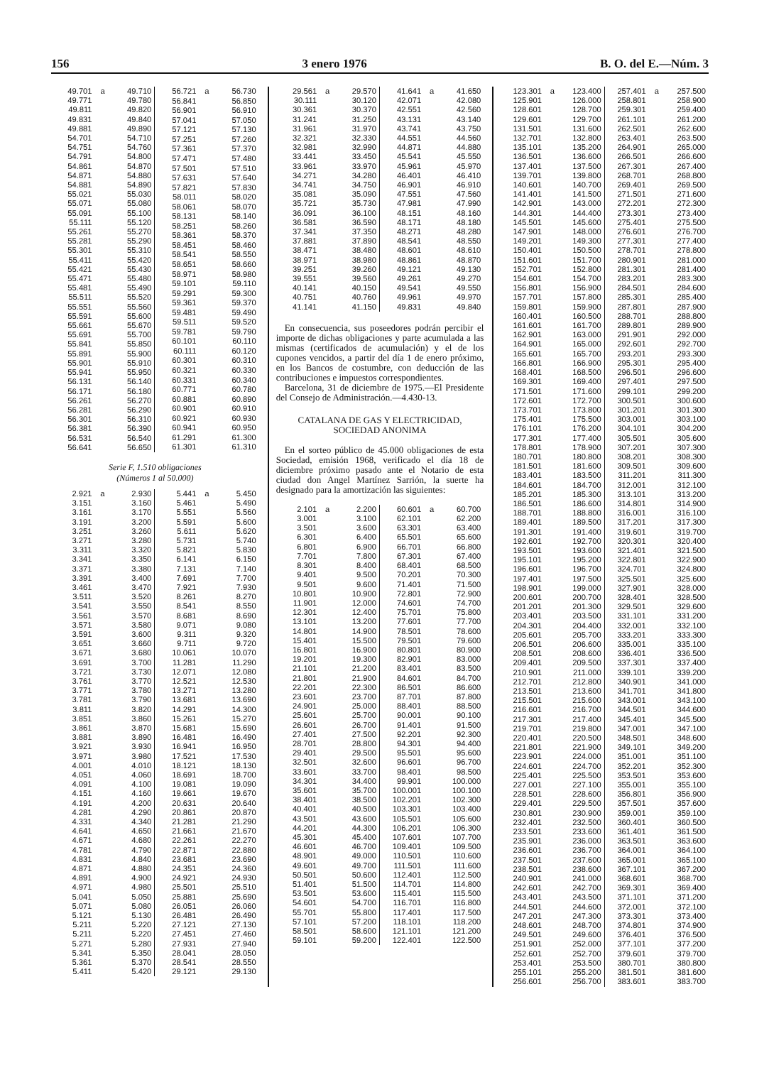156 3 enero 1976 B. O. del E.—Núm. 3
| 49.701 | a | 49.710 |
| 49.771 | | 49.780 |
| 49.811 | | 49.820 |
| 49.831 | | 49.840 |
| 49.881 | | 49.890 |
| 54.701 | | 54.710 |
| 54.751 | | 54.760 |
| 54.791 | | 54.800 |
| 54.861 | | 54.870 |
| 54.871 | | 54.880 |
| 54.881 | | 54.890 |
| 55.021 | | 55.030 |
| 55.071 | | 55.080 |
| 55.091 | | 55.100 |
| 55.111 | | 55.120 |
| 55.261 | | 55.270 |
| 55.281 | | 55.290 |
| 55.301 | | 55.310 |
| 55.411 | | 55.420 |
| 55.421 | | 55.430 |
| 55.471 | | 55.480 |
| 55.481 | | 55.490 |
| 55.511 | | 55.520 |
| 55.551 | | 55.560 |
| 55.591 | | 55.600 |
| 55.661 | | 55.670 |
| 55.691 | | 55.700 |
| 55.841 | | 55.850 |
| 55.891 | | 55.900 |
| 55.901 | | 55.910 |
| 55.941 | | 55.950 |
| 56.131 | | 56.140 |
| 56.171 | | 56.180 |
| 56.261 | | 56.270 |
| 56.281 | | 56.290 |
| 56.301 | | 56.310 |
| 56.381 | | 56.390 |
| 56.531 | | 56.540 |
| 56.641 | | 56.650 |
| 56.721 | a | 56.730 |
| 56.841 | | 56.850 |
| 56.901 | | 56.910 |
| 57.041 | | 57.050 |
| 57.121 | | 57.130 |
| 57.251 | | 57.260 |
| 57.361 | | 57.370 |
| 57.471 | | 57.480 |
| 57.501 | | 57.510 |
| 57.631 | | 57.640 |
| 57.821 | | 57.830 |
| 58.011 | | 58.020 |
| 58.061 | | 58.070 |
| 58.131 | | 58.140 |
| 58.251 | | 58.260 |
| 58.361 | | 58.370 |
| 58.451 | | 58.460 |
| 58.541 | | 58.550 |
| 58.651 | | 58.660 |
| 58.971 | | 58.980 |
| 59.101 | | 59.110 |
| 59.291 | | 59.300 |
| 59.361 | | 59.370 |
| 59.481 | | 59.490 |
| 59.511 | | 59.520 |
| 59.781 | | 59.790 |
| 60.101 | | 60.110 |
| 60.111 | | 60.120 |
| 60.301 | | 60.310 |
| 60.321 | | 60.330 |
| 60.331 | | 60.340 |
| 60.771 | | 60.780 |
| 60.881 | | 60.890 |
| 60.901 | | 60.910 |
| 60.921 | | 60.930 |
| 60.941 | | 60.950 |
| 61.291 | | 61.300 |
| 61.301 | | 61.310 |
Serie F, 1.510 obligaciones
(Números 1 al 50.000)
| 2.921 | a | 2.930 |
| 3.151 | | 3.160 |
| 3.161 | | 3.170 |
| 3.191 | | 3.200 |
| 3.251 | | 3.260 |
| 3.271 | | 3.280 |
| 3.311 | | 3.320 |
| 3.341 | | 3.350 |
| 3.371 | | 3.380 |
| 3.391 | | 3.400 |
| 3.461 | | 3.470 |
| 3.511 | | 3.520 |
| 3.541 | | 3.550 |
| 3.561 | | 3.570 |
| 3.571 | | 3.580 |
| 3.591 | | 3.600 |
| 3.651 | | 3.660 |
| 3.671 | | 3.680 |
| 3.691 | | 3.700 |
| 3.721 | | 3.730 |
| 3.761 | | 3.770 |
| 3.771 | | 3.780 |
| 3.781 | | 3.790 |
| 3.811 | | 3.820 |
| 3.851 | | 3.860 |
| 3.861 | | 3.870 |
| 3.881 | | 3.890 |
| 3.921 | | 3.930 |
| 3.971 | | 3.980 |
| 4.001 | | 4.010 |
| 4.051 | | 4.060 |
| 4.091 | | 4.100 |
| 4.151 | | 4.160 |
| 4.191 | | 4.200 |
| 4.281 | | 4.290 |
| 4.331 | | 4.340 |
| 4.641 | | 4.650 |
| 4.671 | | 4.680 |
| 4.781 | | 4.790 |
| 4.831 | | 4.840 |
| 4.871 | | 4.880 |
| 4.891 | | 4.900 |
| 4.971 | | 4.980 |
| 5.041 | | 5.050 |
| 5.071 | | 5.080 |
| 5.121 | | 5.130 |
| 5.211 | | 5.220 |
| 5.211 | | 5.220 |
| 5.271 | | 5.280 |
| 5.341 | | 5.350 |
| 5.361 | | 5.370 |
| 5.411 | | 5.420 |
| 5.441 | a | 5.450 |
| 5.461 | | 5.490 |
| 5.551 | | 5.560 |
| 5.591 | | 5.600 |
| 5.611 | | 5.620 |
| 5.731 | | 5.740 |
| 5.821 | | 5.830 |
| 6.141 | | 6.150 |
| 7.131 | | 7.140 |
| 7.691 | | 7.700 |
| 7.921 | | 7.930 |
| 8.261 | | 8.270 |
| 8.541 | | 8.550 |
| 8.681 | | 8.690 |
| 9.071 | | 9.080 |
| 9.311 | | 9.320 |
| 9.711 | | 9.720 |
| 10.061 | | 10.070 |
| 11.281 | | 11.290 |
| 12.071 | | 12.080 |
| 12.521 | | 12.530 |
| 13.271 | | 13.280 |
| 13.681 | | 13.690 |
| 14.291 | | 14.300 |
| 15.261 | | 15.270 |
| 15.681 | | 15.690 |
| 16.481 | | 16.490 |
| 16.941 | | 16.950 |
| 17.521 | | 17.530 |
| 18.121 | | 18.130 |
| 18.691 | | 18.700 |
| 19.081 | | 19.090 |
| 19.661 | | 19.670 |
| 20.631 | | 20.640 |
| 20.861 | | 20.870 |
| 21.281 | | 21.290 |
| 21.661 | | 21.670 |
| 22.261 | | 22.270 |
| 22.871 | | 22.880 |
| 23.681 | | 23.690 |
| 24.351 | | 24.360 |
| 24.921 | | 24.930 |
| 25.501 | | 25.510 |
| 25.881 | | 25.690 |
| 26.051 | | 26.060 |
| 26.481 | | 26.490 |
| 27.121 | | 27.130 |
| 27.451 | | 27.460 |
| 27.931 | | 27.940 |
| 28.041 | | 28.050 |
| 28.541 | | 28.550 |
| 29.121 | | 29.130 |
| 29.561 | a | 29.570 |
| 30.111 | | 30.120 |
| 30.361 | | 30.370 |
| 31.241 | | 31.250 |
| 31.961 | | 31.970 |
| 32.321 | | 32.330 |
| 32.981 | | 32.990 |
| 33.441 | | 33.450 |
| 33.961 | | 33.970 |
| 34.271 | | 34.280 |
| 34.741 | | 34.750 |
| 35.081 | | 35.090 |
| 35.721 | | 35.730 |
| 36.091 | | 36.100 |
| 36.581 | | 36.590 |
| 37.341 | | 37.350 |
| 37.881 | | 37.890 |
| 38.471 | | 38.480 |
| 38.971 | | 38.980 |
| 39.251 | | 39.260 |
| 39.551 | | 39.560 |
| 40.141 | | 40.150 |
| 40.751 | | 40.760 |
| 41.141 | | 41.150 |
| 41.641 | a | 41.650 |
| 42.071 | | 42.080 |
| 42.551 | | 42.560 |
| 43.131 | | 43.140 |
| 43.741 | | 43.750 |
| 44.551 | | 44.560 |
| 44.871 | | 44.880 |
| 45.541 | | 45.550 |
| 45.961 | | 45.970 |
| 46.401 | | 46.410 |
| 46.901 | | 46.910 |
| 47.551 | | 47.560 |
| 47.981 | | 47.990 |
| 48.151 | | 48.160 |
| 48.171 | | 48.180 |
| 48.271 | | 48.280 |
| 48.541 | | 48.550 |
| 48.601 | | 48.610 |
| 48.861 | | 48.870 |
| 49.121 | | 49.130 |
| 49.261 | | 49.270 |
| 49.541 | | 49.550 |
| 49.961 | | 49.970 |
| 49.831 | | 49.840 |
En consecuencia, sus poseedores podrán percibir el importe de dichas obligaciones y parte acumulada a las mismas (certificados de acumulación) y el de los cupones vencidos, a partir del día 1 de enero próximo, en los Bancos de costumbre, con deducción de las contribuciones e impuestos correspondientes.
Barcelona, 31 de diciembre de 1975.—El Presidente del Consejo de Administración.—4.430-13.
CATALANA DE GAS Y ELECTRICIDAD,
SOCIEDAD ANONIMA
En el sorteo público de 45.000 obligaciones de esta Sociedad, emisión 1968, verificado el día 18 de diciembre próximo pasado ante el Notario de esta ciudad don Angel Martínez Sarrión, la suerte ha designado para la amortización las siguientes:
| 2.101 | a | 2.200 |
| 3.001 | | 3.100 |
| 3.501 | | 3.600 |
| 6.301 | | 6.400 |
| 6.801 | | 6.900 |
| 7.701 | | 7.800 |
| 8.301 | | 8.400 |
| 9.401 | | 9.500 |
| 9.501 | | 9.600 |
| 10.801 | | 10.900 |
| 11.901 | | 12.000 |
| 12.301 | | 12.400 |
| 13.101 | | 13.200 |
| 14.801 | | 14.900 |
| 15.401 | | 15.500 |
| 16.801 | | 16.900 |
| 19.201 | | 19.300 |
| 21.101 | | 21.200 |
| 21.801 | | 21.900 |
| 22.201 | | 22.300 |
| 23.601 | | 23.700 |
| 24.901 | | 25.000 |
| 25.601 | | 25.700 |
| 26.601 | | 26.700 |
| 27.401 | | 27.500 |
| 28.701 | | 28.800 |
| 29.401 | | 29.500 |
| 32.501 | | 32.600 |
| 33.601 | | 33.700 |
| 34.301 | | 34.400 |
| 35.601 | | 35.700 |
| 38.401 | | 38.500 |
| 40.401 | | 40.500 |
| 43.501 | | 43.600 |
| 44.201 | | 44.300 |
| 45.301 | | 45.400 |
| 46.601 | | 46.700 |
| 48.901 | | 49.000 |
| 49.601 | | 49.700 |
| 50.501 | | 50.600 |
| 51.401 | | 51.500 |
| 53.501 | | 53.600 |
| 54.601 | | 54.700 |
| 55.701 | | 55.800 |
| 57.101 | | 57.200 |
| 58.501 | | 58.600 |
| 59.101 | | 59.200 |
| 60.601 | a | 60.700 |
| 62.101 | | 62.200 |
| 63.301 | | 63.400 |
| 65.501 | | 65.600 |
| 66.701 | | 66.800 |
| 67.301 | | 67.400 |
| 68.401 | | 68.500 |
| 70.201 | | 70.300 |
| 71.401 | | 71.500 |
| 72.801 | | 72.900 |
| 74.601 | | 74.700 |
| 75.701 | | 75.800 |
| 77.601 | | 77.700 |
| 78.501 | | 78.600 |
| 79.501 | | 79.600 |
| 80.801 | | 80.900 |
| 82.901 | | 83.000 |
| 83.401 | | 83.500 |
| 84.601 | | 84.700 |
| 86.501 | | 86.600 |
| 87.701 | | 87.800 |
| 88.401 | | 88.500 |
| 90.001 | | 90.100 |
| 91.401 | | 91.500 |
| 92.201 | | 92.300 |
| 94.301 | | 94.400 |
| 95.501 | | 95.600 |
| 96.601 | | 96.700 |
| 98.401 | | 98.500 |
| 99.901 | | 100.000 |
| 100.001 | | 100.100 |
| 102.201 | | 102.300 |
| 103.301 | | 103.400 |
| 105.501 | | 105.600 |
| 106.201 | | 106.300 |
| 107.601 | | 107.700 |
| 109.401 | | 109.500 |
| 110.501 | | 110.600 |
| 111.501 | | 111.600 |
| 112.401 | | 112.500 |
| 114.701 | | 114.800 |
| 115.401 | | 115.500 |
| 116.701 | | 116.800 |
| 117.401 | | 117.500 |
| 118.101 | | 118.200 |
| 121.101 | | 121.200 |
| 122.401 | | 122.500 |
| 123.301 | a | 123.400 |
| 125.901 | | 126.000 |
| 128.601 | | 128.700 |
| 129.601 | | 129.700 |
| 131.501 | | 131.600 |
| 132.701 | | 132.800 |
| 135.101 | | 135.200 |
| 136.501 | | 136.600 |
| 137.401 | | 137.500 |
| 139.701 | | 139.800 |
| 140.601 | | 140.700 |
| 141.401 | | 141.500 |
| 142.901 | | 143.000 |
| 144.301 | | 144.400 |
| 145.501 | | 145.600 |
| 147.901 | | 148.000 |
| 149.201 | | 149.300 |
| 150.401 | | 150.500 |
| 151.601 | | 151.700 |
| 152.701 | | 152.800 |
| 154.601 | | 154.700 |
| 156.801 | | 156.900 |
| 157.701 | | 157.800 |
| 159.801 | | 159.900 |
| 160.401 | | 160.500 |
| 161.601 | | 161.700 |
| 162.901 | | 163.000 |
| 164.901 | | 165.000 |
| 165.601 | | 165.700 |
| 166.801 | | 166.900 |
| 168.401 | | 168.500 |
| 169.301 | | 169.400 |
| 171.501 | | 171.600 |
| 172.601 | | 172.700 |
| 173.701 | | 173.800 |
| 175.401 | | 175.500 |
| 176.101 | | 176.200 |
| 177.301 | | 177.400 |
| 178.801 | | 178.900 |
| 180.701 | | 180.800 |
| 181.501 | | 181.600 |
| 183.401 | | 183.500 |
| 184.601 | | 184.700 |
| 185.201 | | 185.300 |
| 186.501 | | 186.600 |
| 188.701 | | 188.800 |
| 189.401 | | 189.500 |
| 191.301 | | 191.400 |
| 192.601 | | 192.700 |
| 193.501 | | 193.600 |
| 195.101 | | 195.200 |
| 196.601 | | 196.700 |
| 197.401 | | 197.500 |
| 198.901 | | 199.000 |
| 200.601 | | 200.700 |
| 201.201 | | 201.300 |
| 203.401 | | 203.500 |
| 204.301 | | 204.400 |
| 205.601 | | 205.700 |
| 206.501 | | 206.600 |
| 208.501 | | 208.600 |
| 209.401 | | 209.500 |
| 210.901 | | 211.000 |
| 212.701 | | 212.800 |
| 213.501 | | 213.600 |
| 215.501 | | 215.600 |
| 216.601 | | 216.700 |
| 217.301 | | 217.400 |
| 219.701 | | 219.800 |
| 220.401 | | 220.500 |
| 221.801 | | 221.900 |
| 223.901 | | 224.000 |
| 224.601 | | 224.700 |
| 225.401 | | 225.500 |
| 227.001 | | 227.100 |
| 228.501 | | 228.600 |
| 229.401 | | 229.500 |
| 230.801 | | 230.900 |
| 232.401 | | 232.500 |
| 233.501 | | 233.600 |
| 235.901 | | 236.000 |
| 236.601 | | 236.700 |
| 237.501 | | 237.600 |
| 238.501 | | 238.600 |
| 240.901 | | 241.000 |
| 242.601 | | 242.700 |
| 243.401 | | 243.500 |
| 244.501 | | 244.600 |
| 247.201 | | 247.300 |
| 248.601 | | 248.700 |
| 249.501 | | 249.600 |
| 251.901 | | 252.000 |
| 252.601 | | 252.700 |
| 253.401 | | 253.500 |
| 255.101 | | 255.200 |
| 256.601 | | 256.700 |
| 257.401 | a | 257.500 |
| 258.801 | | 258.900 |
| 259.301 | | 259.400 |
| 261.101 | | 261.200 |
| 262.501 | | 262.600 |
| 263.401 | | 263.500 |
| 264.901 | | 265.000 |
| 266.501 | | 266.600 |
| 267.301 | | 267.400 |
| 268.701 | | 268.800 |
| 269.401 | | 269.500 |
| 271.501 | | 271.600 |
| 272.201 | | 272.300 |
| 273.301 | | 273.400 |
| 275.401 | | 275.500 |
| 276.601 | | 276.700 |
| 277.301 | | 277.400 |
| 278.701 | | 278.800 |
| 280.901 | | 281.000 |
| 281.301 | | 281.400 |
| 283.201 | | 283.300 |
| 284.501 | | 284.600 |
| 285.301 | | 285.400 |
| 287.801 | | 287.900 |
| 288.701 | | 288.800 |
| 289.801 | | 289.900 |
| 291.901 | | 292.000 |
| 292.601 | | 292.700 |
| 293.201 | | 293.300 |
| 295.301 | | 295.400 |
| 296.501 | | 296.600 |
| 297.401 | | 297.500 |
| 299.101 | | 299.200 |
| 300.501 | | 300.600 |
| 301.201 | | 301.300 |
| 303.001 | | 303.100 |
| 304.101 | | 304.200 |
| 305.501 | | 305.600 |
| 307.201 | | 307.300 |
| 308.201 | | 308.300 |
| 309.501 | | 309.600 |
| 311.201 | | 311.300 |
| 312.001 | | 312.100 |
| 313.101 | | 313.200 |
| 314.801 | | 314.900 |
| 316.001 | | 316.100 |
| 317.201 | | 317.300 |
| 319.601 | | 319.700 |
| 320.301 | | 320.400 |
| 321.401 | | 321.500 |
| 322.801 | | 322.900 |
| 324.701 | | 324.800 |
| 325.501 | | 325.600 |
| 327.901 | | 328.000 |
| 328.401 | | 328.500 |
| 329.501 | | 329.600 |
| 331.101 | | 331.200 |
| 332.001 | | 332.100 |
| 333.201 | | 333.300 |
| 335.001 | | 335.100 |
| 336.401 | | 336.500 |
| 337.301 | | 337.400 |
| 339.101 | | 339.200 |
| 340.901 | | 341.000 |
| 341.701 | | 341.800 |
| 343.001 | | 343.100 |
| 344.501 | | 344.600 |
| 345.401 | | 345.500 |
| 347.001 | | 347.100 |
| 348.501 | | 348.600 |
| 349.101 | | 349.200 |
| 351.001 | | 351.100 |
| 352.201 | | 352.300 |
| 353.501 | | 353.600 |
| 355.001 | | 355.100 |
| 356.801 | | 356.900 |
| 357.501 | | 357.600 |
| 359.001 | | 359.100 |
| 360.401 | | 360.500 |
| 361.401 | | 361.500 |
| 363.501 | | 363.600 |
| 364.001 | | 364.100 |
| 365.001 | | 365.100 |
| 367.101 | | 367.200 |
| 368.601 | | 368.700 |
| 369.301 | | 369.400 |
| 371.101 | | 371.200 |
| 372.001 | | 372.100 |
| 373.301 | | 373.400 |
| 374.801 | | 374.900 |
| 376.401 | | 376.500 |
| 377.101 | | 377.200 |
| 379.601 | | 379.700 |
| 380.701 | | 380.800 |
| 381.501 | | 381.600 |
| 383.601 | | 383.700 |